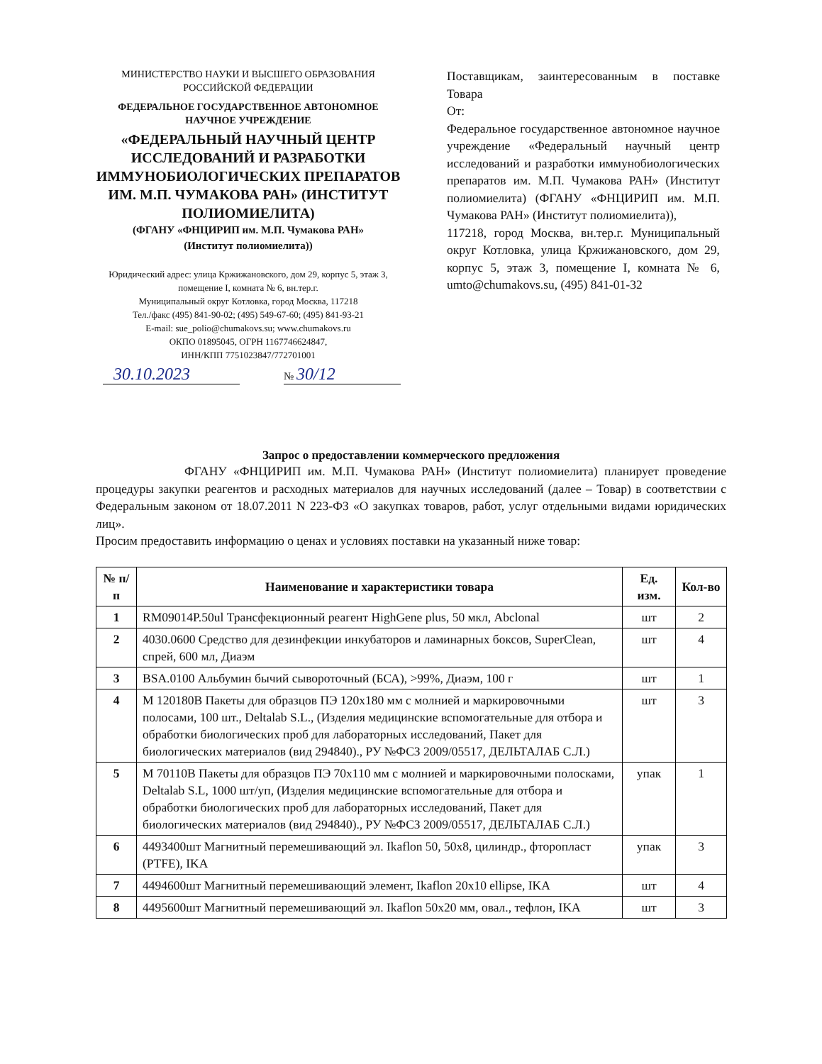МИНИСТЕРСТВО НАУКИ И ВЫСШЕГО ОБРАЗОВАНИЯ
РОССИЙСКОЙ ФЕДЕРАЦИИ
ФЕДЕРАЛЬНОЕ ГОСУДАРСТВЕННОЕ АВТОНОМНОЕ
НАУЧНОЕ УЧРЕЖДЕНИЕ
«ФЕДЕРАЛЬНЫЙ НАУЧНЫЙ ЦЕНТР ИССЛЕДОВАНИЙ И РАЗРАБОТКИ ИММУНОБИОЛОГИЧЕСКИХ ПРЕПАРАТОВ ИМ. М.П. ЧУМАКОВА РАН» (ИНСТИТУТ ПОЛИОМИЕЛИТА)
(ФГАНУ «ФНЦИРИП им. М.П. Чумакова РАН»
(Институт полиомиелита))
Юридический адрес: улица Кржижановского, дом 29, корпус 5, этаж 3, помещение I, комната № 6, вн.тер.г.
Муниципальный округ Котловка, город Москва, 117218
Тел./факс (495) 841-90-02; (495) 549-67-60; (495) 841-93-21
E-mail: sue_polio@chumakovs.su; www.chumakovs.ru
ОКПО 01895045, ОГРН 1167746624847,
ИНН/КПП 7751023847/772701001
Поставщикам, заинтересованным в поставке Товара
От:
Федеральное государственное автономное научное учреждение «Федеральный научный центр исследований и разработки иммунобиологических препаратов им. М.П. Чумакова РАН» (Институт полиомиелита) (ФГАНУ «ФНЦИРИП им. М.П. Чумакова РАН» (Институт полиомиелита)),
117218, город Москва, вн.тер.г. Муниципальный округ Котловка, улица Кржижановского, дом 29, корпус 5, этаж 3, помещение I, комната № 6, umto@chumakovs.su, (495) 841-01-32
30.10.2023
№ 30/12
Запрос о предоставлении коммерческого предложения
ФГАНУ «ФНЦИРИП им. М.П. Чумакова РАН» (Институт полиомиелита) планирует проведение процедуры закупки реагентов и расходных материалов для научных исследований (далее – Товар) в соответствии с Федеральным законом от 18.07.2011 N 223-ФЗ «О закупках товаров, работ, услуг отдельными видами юридических лиц».
Просим предоставить информацию о ценах и условиях поставки на указанный ниже товар:
| № п/п | Наименование и характеристики товара | Ед. изм. | Кол-во |
| --- | --- | --- | --- |
| 1 | RM09014P.50ul Трансфекционный реагент HighGene plus, 50 мкл, Abclonal | шт | 2 |
| 2 | 4030.0600 Средство для дезинфекции инкубаторов и ламинарных боксов, SuperClean, спрей, 600 мл, Диаэм | шт | 4 |
| 3 | BSA.0100 Альбумин бычий сывороточный (БСА), >99%, Диаэм, 100 г | шт | 1 |
| 4 | M 120180B Пакеты для образцов ПЭ 120x180 мм с молнией и маркировочными полосами, 100 шт., Deltalab S.L., (Изделия медицинские вспомогательные для отбора и обработки биологических проб для лабораторных исследований, Пакет для биологических материалов (вид 294840)., РУ №ФСЗ 2009/05517, ДЕЛЬТАЛАБ С.Л.) | шт | 3 |
| 5 | M 70110B Пакеты для образцов ПЭ 70x110 мм с молнией и маркировочными полосками, Deltalab S.L, 1000 шт/уп, (Изделия медицинские вспомогательные для отбора и обработки биологических проб для лабораторных исследований, Пакет для биологических материалов (вид 294840)., РУ №ФСЗ 2009/05517, ДЕЛЬТАЛАБ С.Л.) | упак | 1 |
| 6 | 4493400шт Магнитный перемешивающий эл. Ikaflon 50, 50x8, цилиндр., фторопласт (PTFE), IKA | упак | 3 |
| 7 | 4494600шт Магнитный перемешивающий элемент, Ikaflon 20x10 ellipse, IKA | шт | 4 |
| 8 | 4495600шт Магнитный перемешивающий эл. Ikaflon 50x20 мм, овал., тефлон, IKA | шт | 3 |